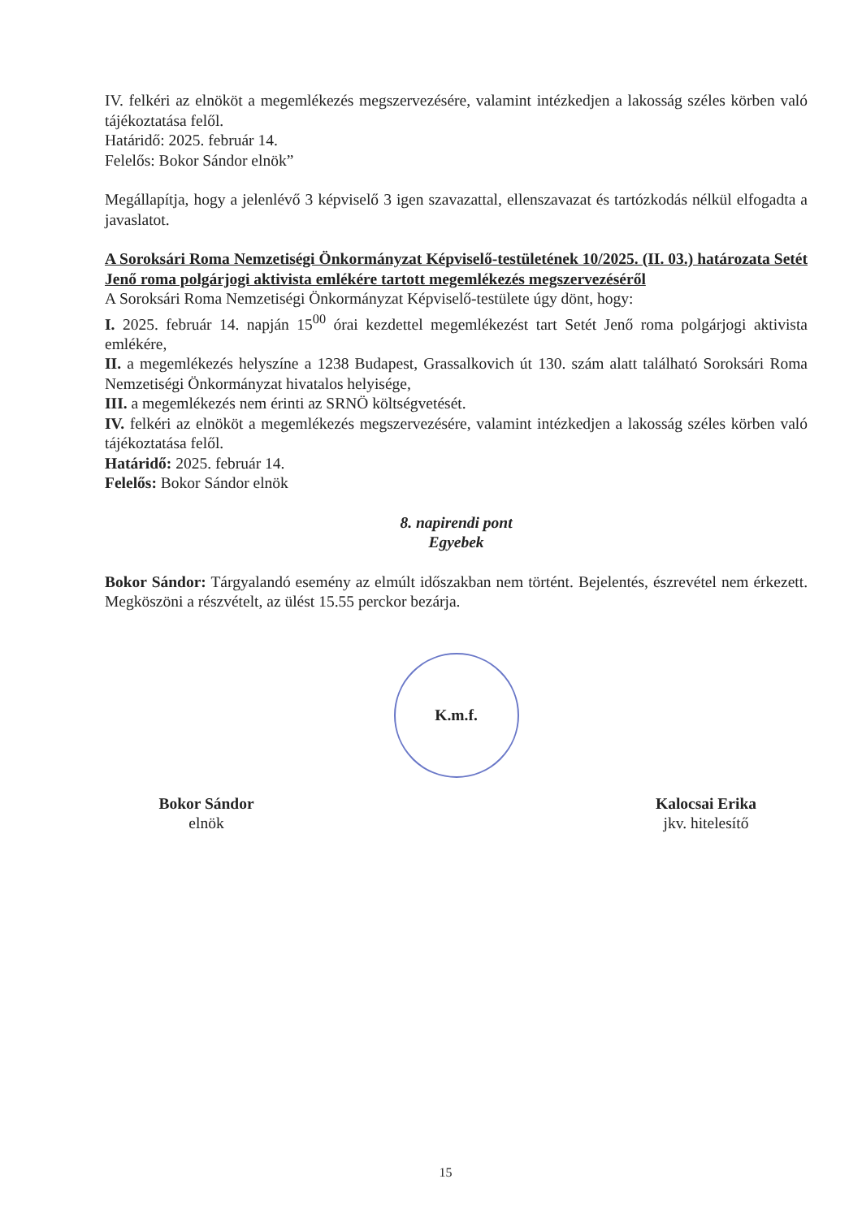IV. felkéri az elnököt a megemlékezés megszervezésére, valamint intézkedjen a lakosság széles körben való tájékoztatása felől.
Határidő: 2025. február 14.
Felelős: Bokor Sándor elnök”
Megállapítja, hogy a jelenlévő 3 képviselő 3 igen szavazattal, ellenszavazat és tartózkodás nélkül elfogadta a javaslatot.
A Soroksári Roma Nemzetiségi Önkormányzat Képviselő-testületének 10/2025. (II. 03.) határozata Setét Jenő roma polgárjogi aktivista emlékére tartott megemlékezés megszervezéséről
A Soroksári Roma Nemzetiségi Önkormányzat Képviselő-testülete úgy dönt, hogy:
I. 2025. február 14. napján 15<sup>00</sup> órai kezdettel megemlékezést tart Setét Jenő roma polgárjogi aktivista emlékére,
II. a megemlékezés helyszíne a 1238 Budapest, Grassalkovich út 130. szám alatt található Soroksári Roma Nemzetiségi Önkormányzat hivatalos helyisége,
III. a megemlékezés nem érinti az SRNÖ költségvetését.
IV. felkéri az elnököt a megemlékezés megszervezésére, valamint intézkedjen a lakosság széles körben való tájékoztatása felől.
Határidő: 2025. február 14.
Felelős: Bokor Sándor elnök
8. napirendi pont
Egyebek
Bokor Sándor: Tárgyalandó esemény az elmúlt időszakban nem történt. Bejelentés, észrevétel nem érkezett. Megköszöni a részvételt, az ülést 15.55 perckor bezárja.
K.m.f.
Bokor Sándor
elnök
Kalocsai Erika
jkv. hitelesítő
15